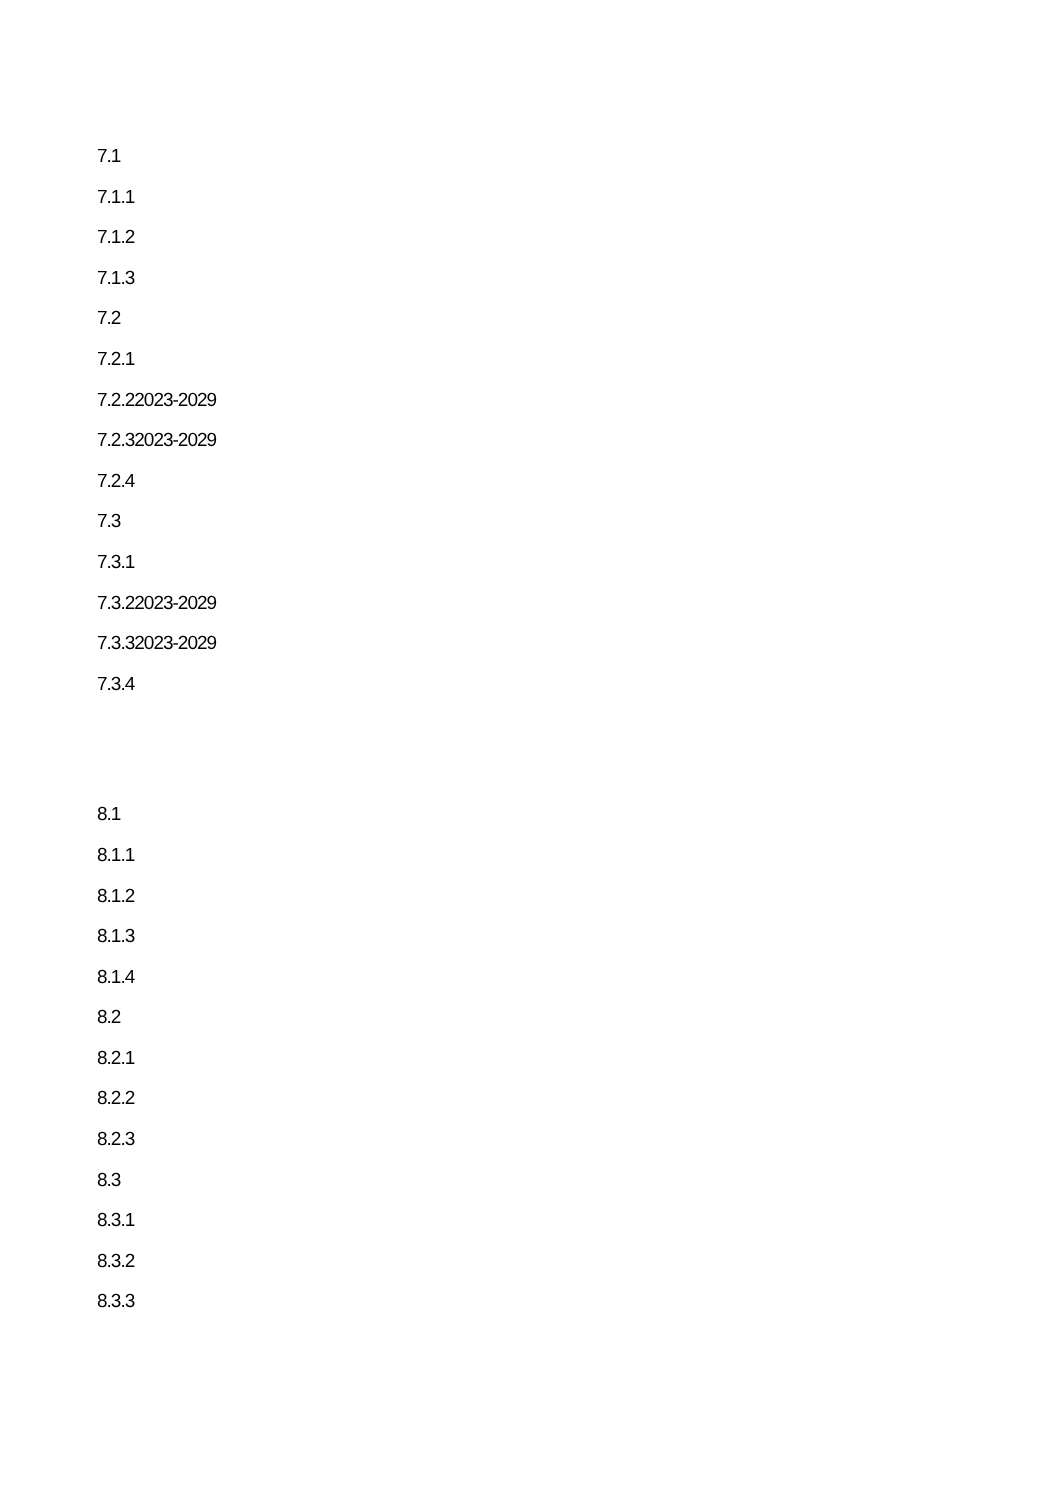7.1
7.1.1
7.1.2
7.1.3
7.2
7.2.1
7.2.22023-2029
7.2.32023-2029
7.2.4
7.3
7.3.1
7.3.22023-2029
7.3.32023-2029
7.3.4
8.1
8.1.1
8.1.2
8.1.3
8.1.4
8.2
8.2.1
8.2.2
8.2.3
8.3
8.3.1
8.3.2
8.3.3